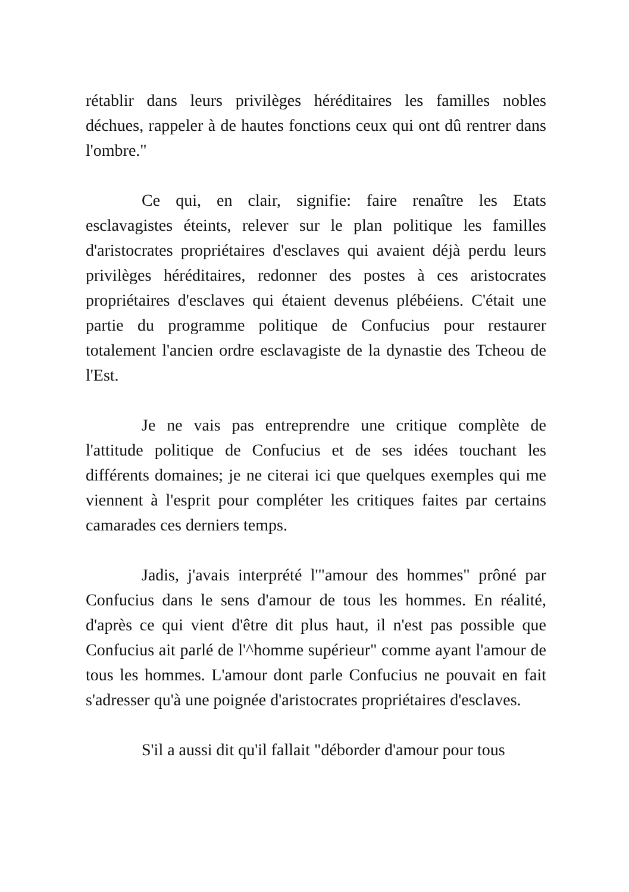rétablir dans leurs privilèges héréditaires les familles nobles déchues, rappeler à de hautes fonctions ceux qui ont dû rentrer dans l'ombre."
Ce qui, en clair, signifie: faire renaître les Etats esclavagistes éteints, relever sur le plan politique les familles d'aristocrates propriétaires d'esclaves qui avaient déjà perdu leurs privilèges héréditaires, redonner des postes à ces aristocrates propriétaires d'esclaves qui étaient devenus plébéiens. C'était une partie du programme politique de Confucius pour restaurer totalement l'ancien ordre esclavagiste de la dynastie des Tcheou de l'Est.
Je ne vais pas entreprendre une critique complète de l'attitude politique de Confucius et de ses idées touchant les différents domaines; je ne citerai ici que quelques exemples qui me viennent à l'esprit pour compléter les critiques faites par certains camarades ces derniers temps.
Jadis, j'avais interprété l'"amour des hommes" prôné par Confucius dans le sens d'amour de tous les hommes. En réalité, d'après ce qui vient d'être dit plus haut, il n'est pas possible que Confucius ait parlé de l'^homme supérieur" comme ayant l'amour de tous les hommes. L'amour dont parle Confucius ne pouvait en fait s'adresser qu'à une poignée d'aristocrates propriétaires d'esclaves.
S'il a aussi dit qu'il fallait "déborder d'amour pour tous